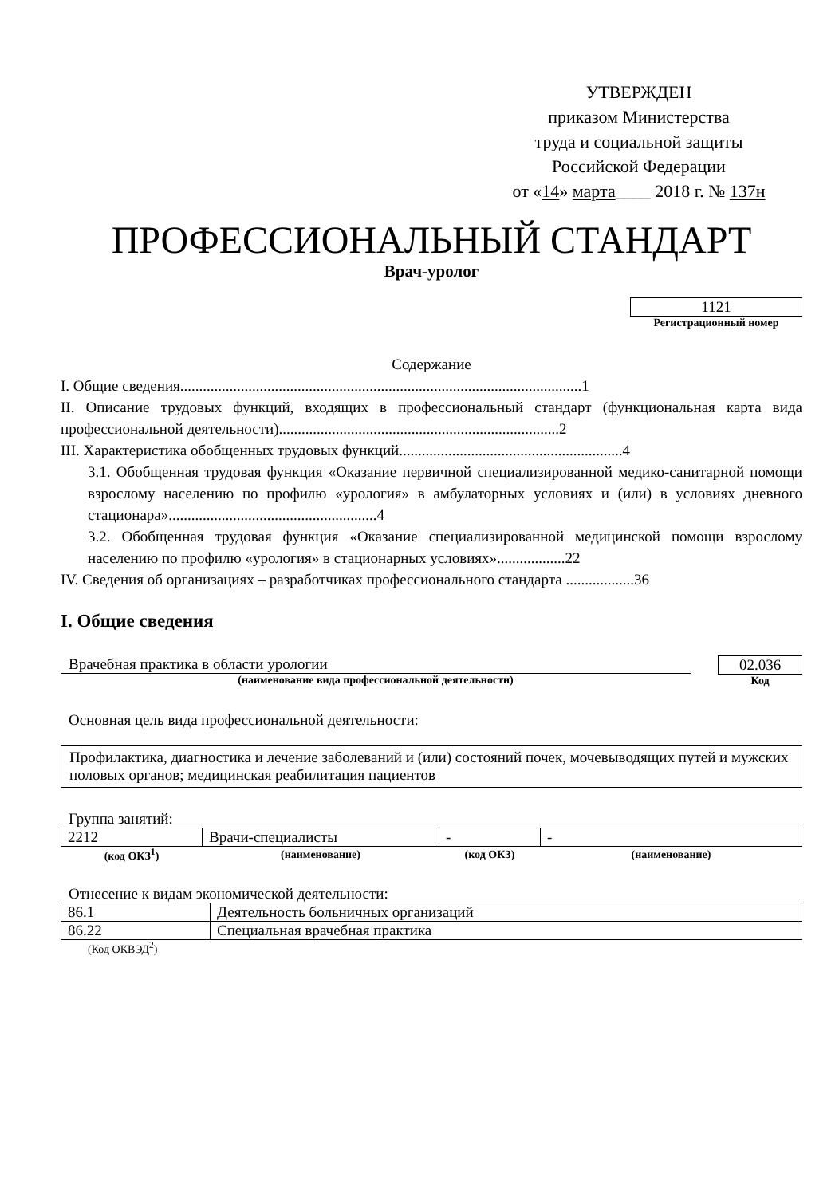УТВЕРЖДЕН
приказом Министерства
труда и социальной защиты
Российской Федерации
от «14» марта____ 2018 г. № 137н
ПРОФЕССИОНАЛЬНЫЙ СТАНДАРТ
Врач-уролог
1121
Регистрационный номер
Содержание
I. Общие сведения..........................................................................................................1
II. Описание трудовых функций, входящих в профессиональный стандарт (функциональная карта вида профессиональной деятельности)..........................................................................2
III. Характеристика обобщенных трудовых функций...........................................................4
3.1. Обобщенная трудовая функция «Оказание первичной специализированной медико-санитарной помощи взрослому населению по профилю «урология» в амбулаторных условиях и (или) в условиях дневного стационара».......................................................4
3.2. Обобщенная трудовая функция «Оказание специализированной медицинской помощи взрослому населению по профилю «урология» в стационарных условиях»..................22
IV. Сведения об организациях – разработчиках профессионального стандарта ..................36
I. Общие сведения
Врачебная практика в области урологии
(наименование вида профессиональной деятельности)
02.036
Код
Основная цель вида профессиональной деятельности:
Профилактика, диагностика и лечение заболеваний и (или) состояний почек, мочевыводящих путей и мужских половых органов; медицинская реабилитация пациентов
Группа занятий:
| 2212 | Врачи-специалисты | - | - |
| (код ОКЗ<sup>1</sup>) | (наименование) | (код ОКЗ) | (наименование) |
Отнесение к видам экономической деятельности:
| 86.1 | Деятельность больничных организаций |
| 86.22 | Специальная врачебная практика |
(Код ОКВЭД<sup>2</sup>)